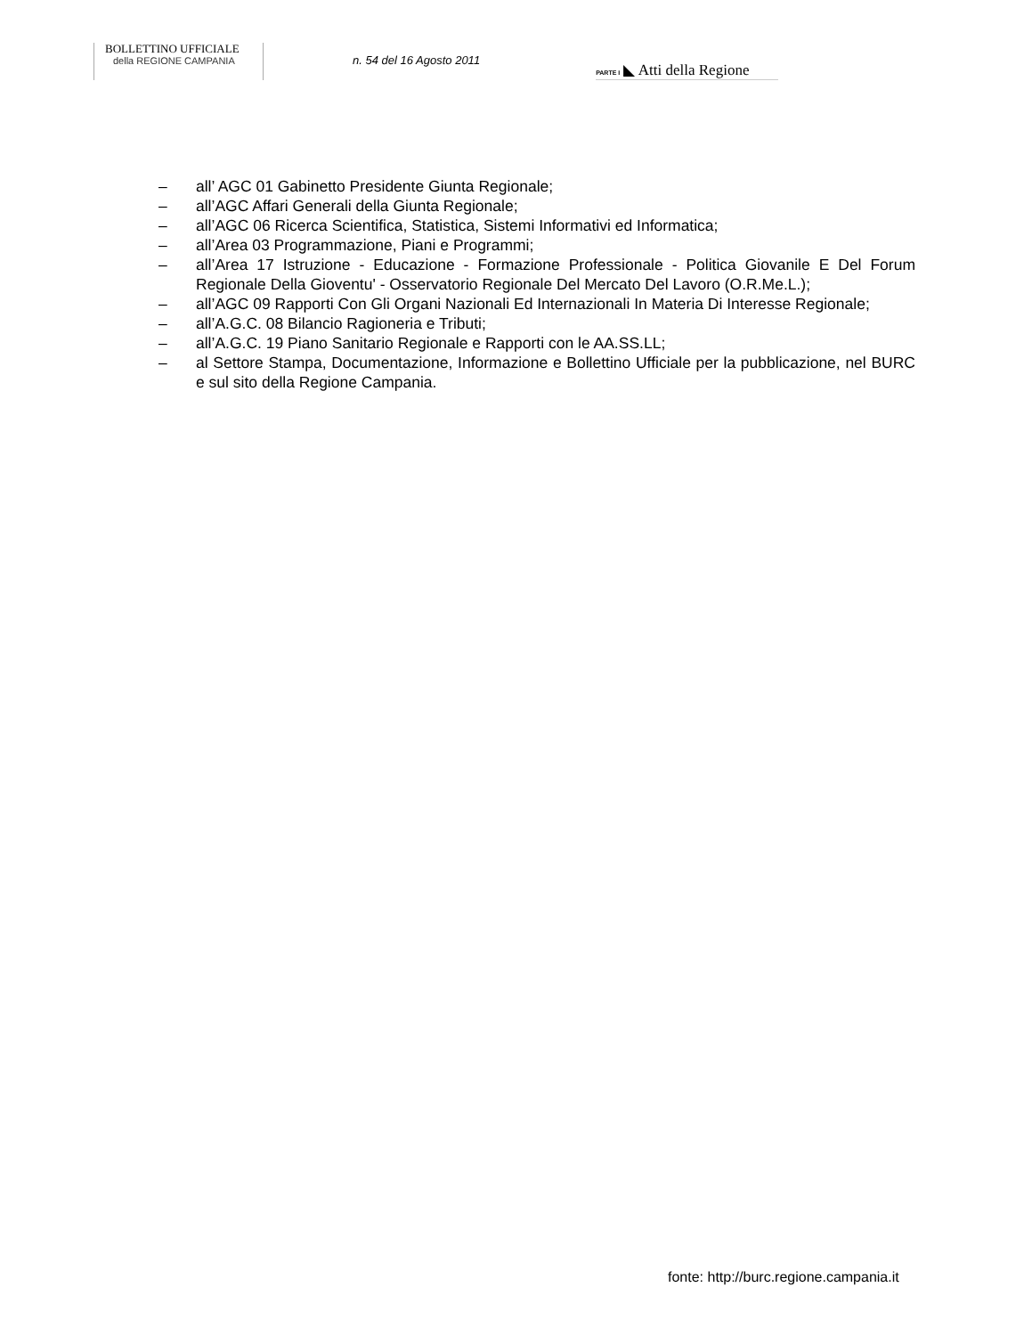BOLLETTINO UFFICIALE
della REGIONE CAMPANIA
n. 54 del 16 Agosto 2011
PARTE I ◣ Atti della Regione
– all’ AGC 01 Gabinetto Presidente Giunta Regionale;
– all’AGC Affari Generali della Giunta Regionale;
– all’AGC 06 Ricerca Scientifica, Statistica, Sistemi Informativi ed Informatica;
– all’Area 03 Programmazione, Piani e Programmi;
– all’Area 17 Istruzione - Educazione - Formazione Professionale - Politica Giovanile E Del Forum Regionale Della Gioventu' - Osservatorio Regionale Del Mercato Del Lavoro (O.R.Me.L.);
– all’AGC 09 Rapporti Con Gli Organi Nazionali Ed Internazionali In Materia Di Interesse Regionale;
– all’A.G.C. 08 Bilancio Ragioneria e Tributi;
– all’A.G.C. 19 Piano Sanitario Regionale e Rapporti con le AA.SS.LL;
– al Settore Stampa, Documentazione, Informazione e Bollettino Ufficiale per la pubblicazione, nel BURC e sul sito della Regione Campania.
fonte: http://burc.regione.campania.it